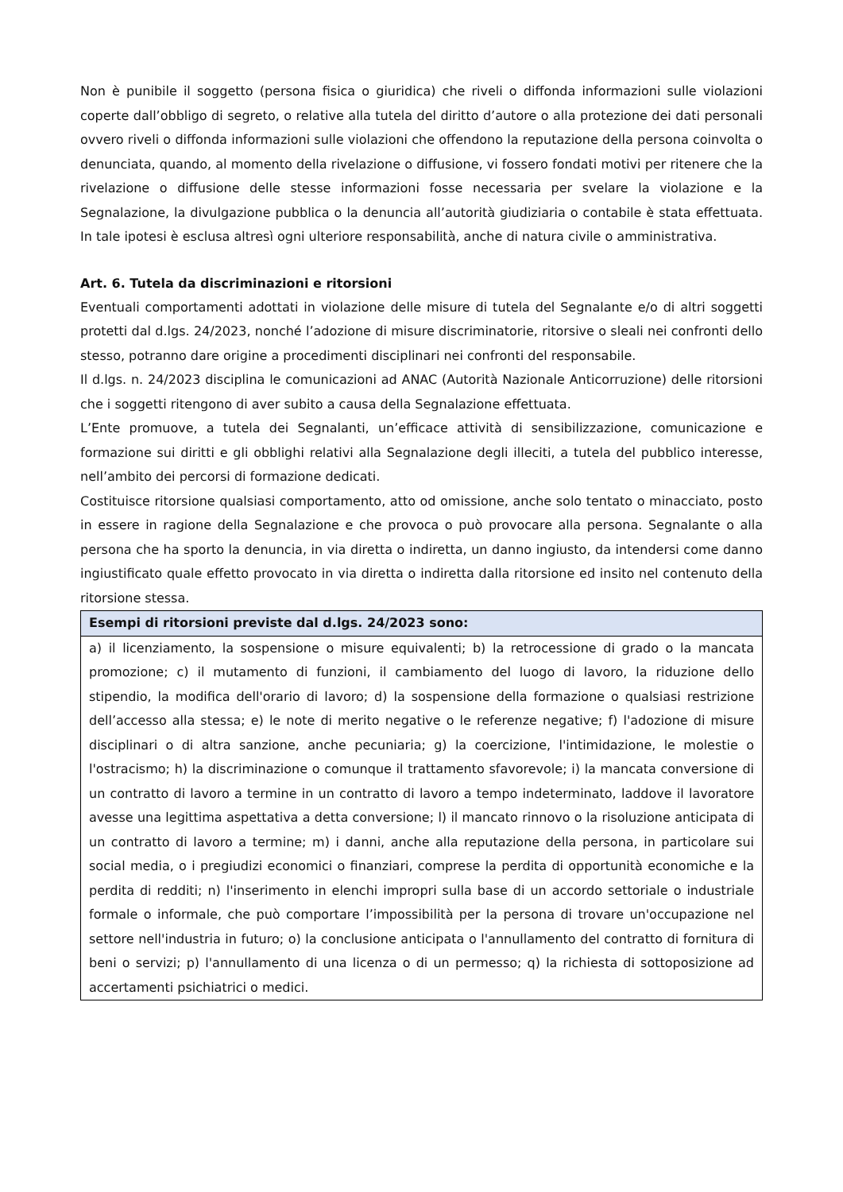Non è punibile il soggetto (persona fisica o giuridica) che riveli o diffonda informazioni sulle violazioni coperte dall’obbligo di segreto, o relative alla tutela del diritto d’autore o alla protezione dei dati personali ovvero riveli o diffonda informazioni sulle violazioni che offendono la reputazione della persona coinvolta o denunciata, quando, al momento della rivelazione o diffusione, vi fossero fondati motivi per ritenere che la rivelazione o diffusione delle stesse informazioni fosse necessaria per svelare la violazione e la Segnalazione, la divulgazione pubblica o la denuncia all’autorità giudiziaria o contabile è stata effettuata. In tale ipotesi è esclusa altresì ogni ulteriore responsabilità, anche di natura civile o amministrativa.
Art. 6. Tutela da discriminazioni e ritorsioni
Eventuali comportamenti adottati in violazione delle misure di tutela del Segnalante e/o di altri soggetti protetti dal d.lgs. 24/2023, nonché l’adozione di misure discriminatorie, ritorsive o sleali nei confronti dello stesso, potranno dare origine a procedimenti disciplinari nei confronti del responsabile.
Il d.lgs. n. 24/2023 disciplina le comunicazioni ad ANAC (Autorità Nazionale Anticorruzione) delle ritorsioni che i soggetti ritengono di aver subito a causa della Segnalazione effettuata.
L’Ente promuove, a tutela dei Segnalanti, un’efficace attività di sensibilizzazione, comunicazione e formazione sui diritti e gli obblighi relativi alla Segnalazione degli illeciti, a tutela del pubblico interesse, nell’ambito dei percorsi di formazione dedicati.
Costituisce ritorsione qualsiasi comportamento, atto od omissione, anche solo tentato o minacciato, posto in essere in ragione della Segnalazione e che provoca o può provocare alla persona. Segnalante o alla persona che ha sporto la denuncia, in via diretta o indiretta, un danno ingiusto, da intendersi come danno ingiustificato quale effetto provocato in via diretta o indiretta dalla ritorsione ed insito nel contenuto della ritorsione stessa.
| Esempi di ritorsioni previste dal d.lgs. 24/2023 sono: |
| --- |
| a) il licenziamento, la sospensione o misure equivalenti; b) la retrocessione di grado o la mancata promozione; c) il mutamento di funzioni, il cambiamento del luogo di lavoro, la riduzione dello stipendio, la modifica dell'orario di lavoro; d) la sospensione della formazione o qualsiasi restrizione dell’accesso alla stessa; e) le note di merito negative o le referenze negative; f) l'adozione di misure disciplinari o di altra sanzione, anche pecuniaria; g) la coercizione, l'intimidazione, le molestie o l'ostracismo; h) la discriminazione o comunque il trattamento sfavorevole; i) la mancata conversione di un contratto di lavoro a termine in un contratto di lavoro a tempo indeterminato, laddove il lavoratore avesse una legittima aspettativa a detta conversione; l) il mancato rinnovo o la risoluzione anticipata di un contratto di lavoro a termine; m) i danni, anche alla reputazione della persona, in particolare sui social media, o i pregiudizi economici o finanziari, comprese la perdita di opportunità economiche e la perdita di redditi; n) l'inserimento in elenchi impropri sulla base di un accordo settoriale o industriale formale o informale, che può comportare l’impossibilità per la persona di trovare un'occupazione nel settore nell'industria in futuro; o) la conclusione anticipata o l'annullamento del contratto di fornitura di beni o servizi; p) l'annullamento di una licenza o di un permesso; q) la richiesta di sottoposizione ad accertamenti psichiatrici o medici. |